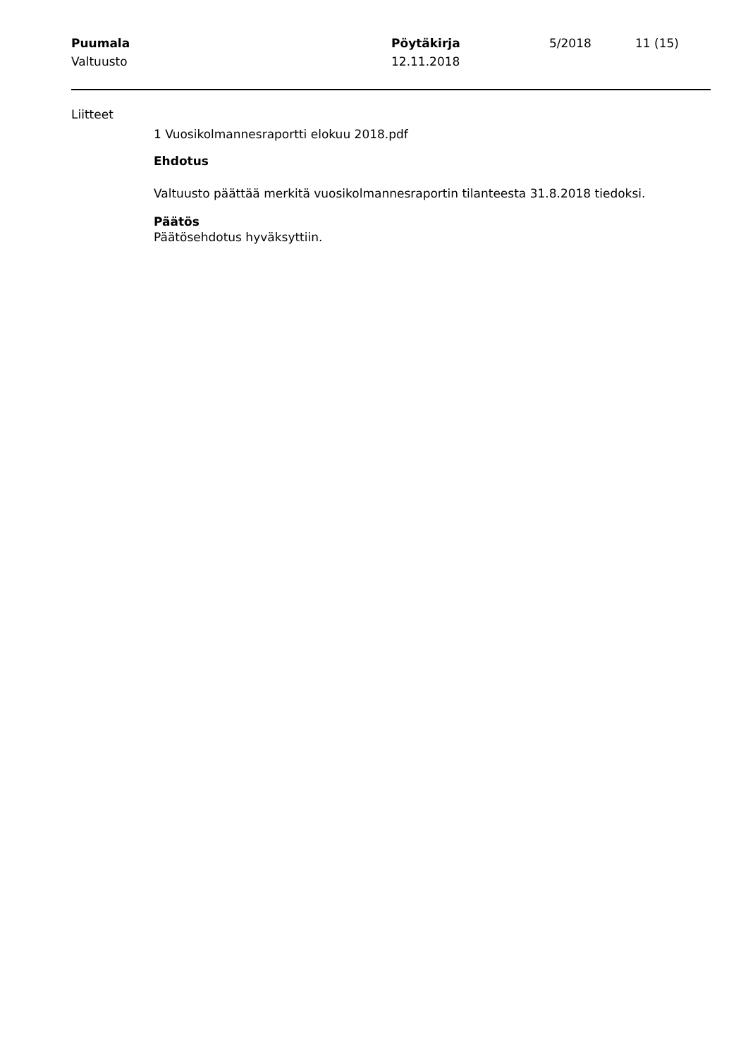Puumala
Valtuusto
Pöytäkirja
12.11.2018
5/2018 11 (15)
Liitteet
1 Vuosikolmannesraportti elokuu 2018.pdf
Ehdotus
Valtuusto päättää merkitä vuosikolmannesraportin tilanteesta 31.8.2018 tiedoksi.
Päätös
Päätösehdotus hyväksyttiin.